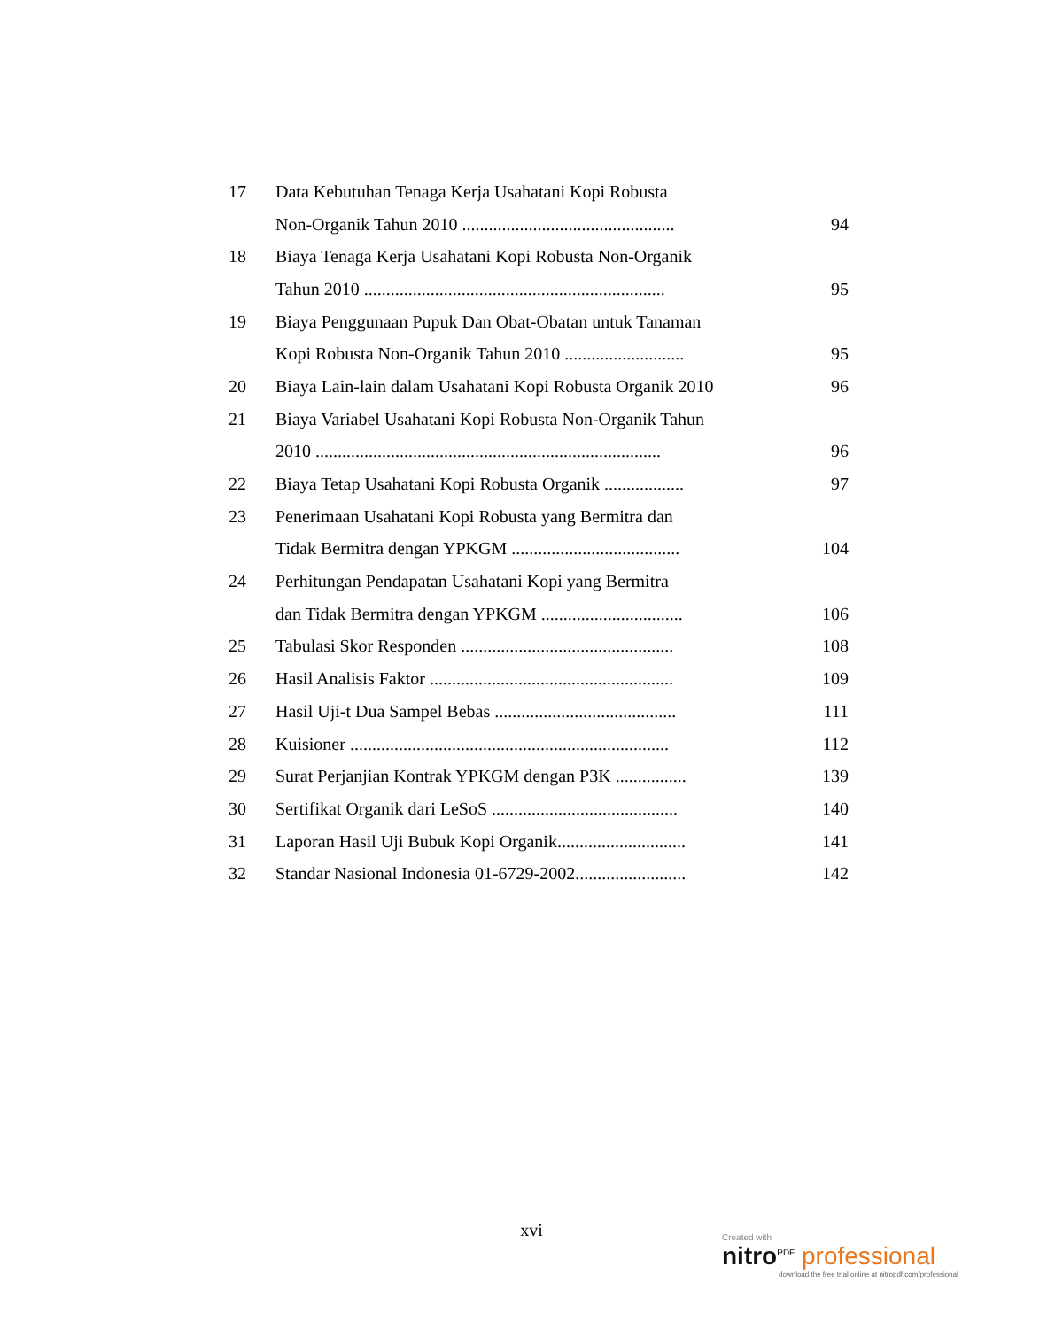| 17 | Data Kebutuhan Tenaga Kerja Usahatani Kopi Robusta | |
| | Non-Organik Tahun 2010 ................................................ | 94 |
| 18 | Biaya Tenaga Kerja Usahatani Kopi Robusta Non-Organik | |
| | Tahun 2010 .................................................................... | 95 |
| 19 | Biaya Penggunaan Pupuk Dan Obat-Obatan untuk Tanaman | |
| | Kopi Robusta Non-Organik Tahun 2010 ........................... | 95 |
| 20 | Biaya Lain-lain dalam Usahatani Kopi Robusta Organik 2010 | 96 |
| 21 | Biaya Variabel Usahatani Kopi Robusta Non-Organik Tahun | |
| | 2010 .............................................................................. | 96 |
| 22 | Biaya Tetap Usahatani Kopi Robusta Organik .................. | 97 |
| 23 | Penerimaan Usahatani Kopi Robusta yang Bermitra dan | |
| | Tidak Bermitra dengan YPKGM ...................................... | 104 |
| 24 | Perhitungan Pendapatan Usahatani Kopi yang Bermitra | |
| | dan Tidak Bermitra dengan YPKGM ................................ | 106 |
| 25 | Tabulasi Skor Responden ................................................ | 108 |
| 26 | Hasil Analisis Faktor ....................................................... | 109 |
| 27 | Hasil Uji-t Dua Sampel Bebas ......................................... | 111 |
| 28 | Kuisioner ........................................................................ | 112 |
| 29 | Surat Perjanjian Kontrak YPKGM dengan P3K ................ | 139 |
| 30 | Sertifikat Organik dari LeSoS .......................................... | 140 |
| 31 | Laporan Hasil Uji Bubuk Kopi Organik............................. | 141 |
| 32 | Standar Nasional Indonesia 01-6729-2002......................... | 142 |
xvi
Created with
nitro<sup>PDF</sup> professional
download the free trial online at nitropdf.com/professional